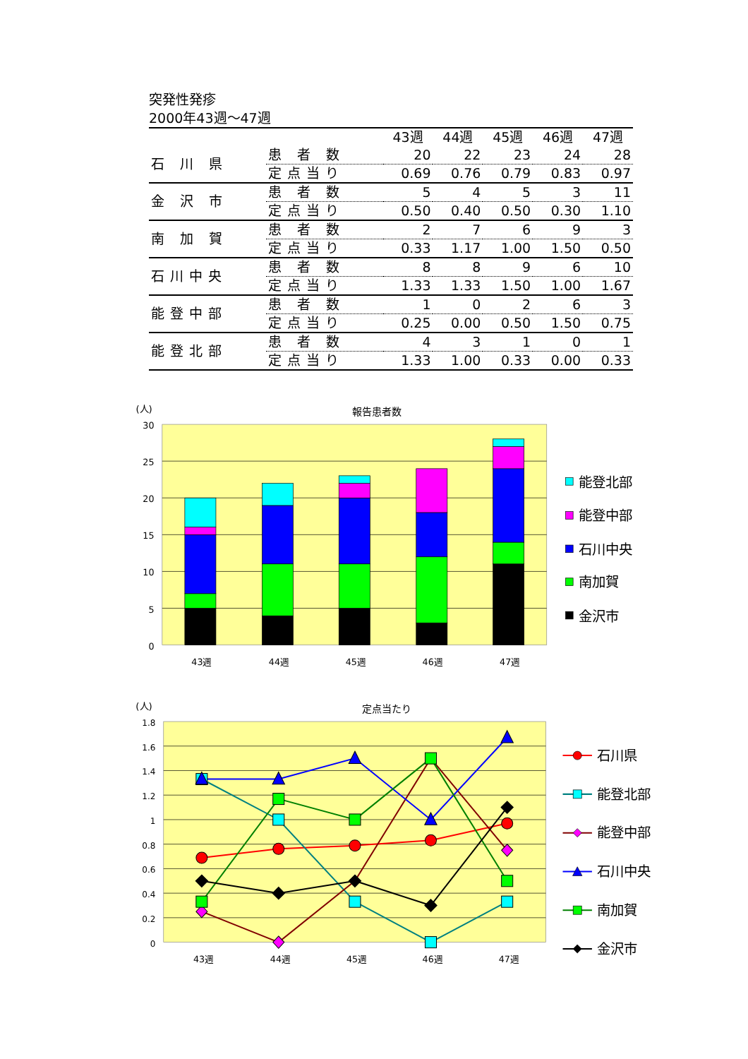突発性発疹
2000年43週～47週
| | | 43週 | 44週 | 45週 | 46週 | 47週 |
| --- | --- | --- | --- | --- | --- | --- |
| 石 川 県 | 患 者 数 | 20 | 22 | 23 | 24 | 28 |
| | 定点当り | 0.69 | 0.76 | 0.79 | 0.83 | 0.97 |
| 金 沢 市 | 患 者 数 | 5 | 4 | 5 | 3 | 11 |
| | 定点当り | 0.50 | 0.40 | 0.50 | 0.30 | 1.10 |
| 南 加 賀 | 患 者 数 | 2 | 7 | 6 | 9 | 3 |
| | 定点当り | 0.33 | 1.17 | 1.00 | 1.50 | 0.50 |
| 石川中央 | 患 者 数 | 8 | 8 | 9 | 6 | 10 |
| | 定点当り | 1.33 | 1.33 | 1.50 | 1.00 | 1.67 |
| 能登中部 | 患 者 数 | 1 | 0 | 2 | 6 | 3 |
| | 定点当り | 0.25 | 0.00 | 0.50 | 1.50 | 0.75 |
| 能登北部 | 患 者 数 | 4 | 3 | 1 | 0 | 1 |
| | 定点当り | 1.33 | 1.00 | 0.33 | 0.00 | 0.33 |
(人)
報告患者数
30
25
20
15
10
5
0
43週
44週
45週
46週
47週
能登北部
能登中部
石川中央
南加賀
金沢市
(人)
定点当たり
1.8
1.6
1.4
1.2
1
0.8
0.6
0.4
0.2
0
43週
44週
45週
46週
47週
石川県
能登北部
能登中部
石川中央
南加賀
金沢市